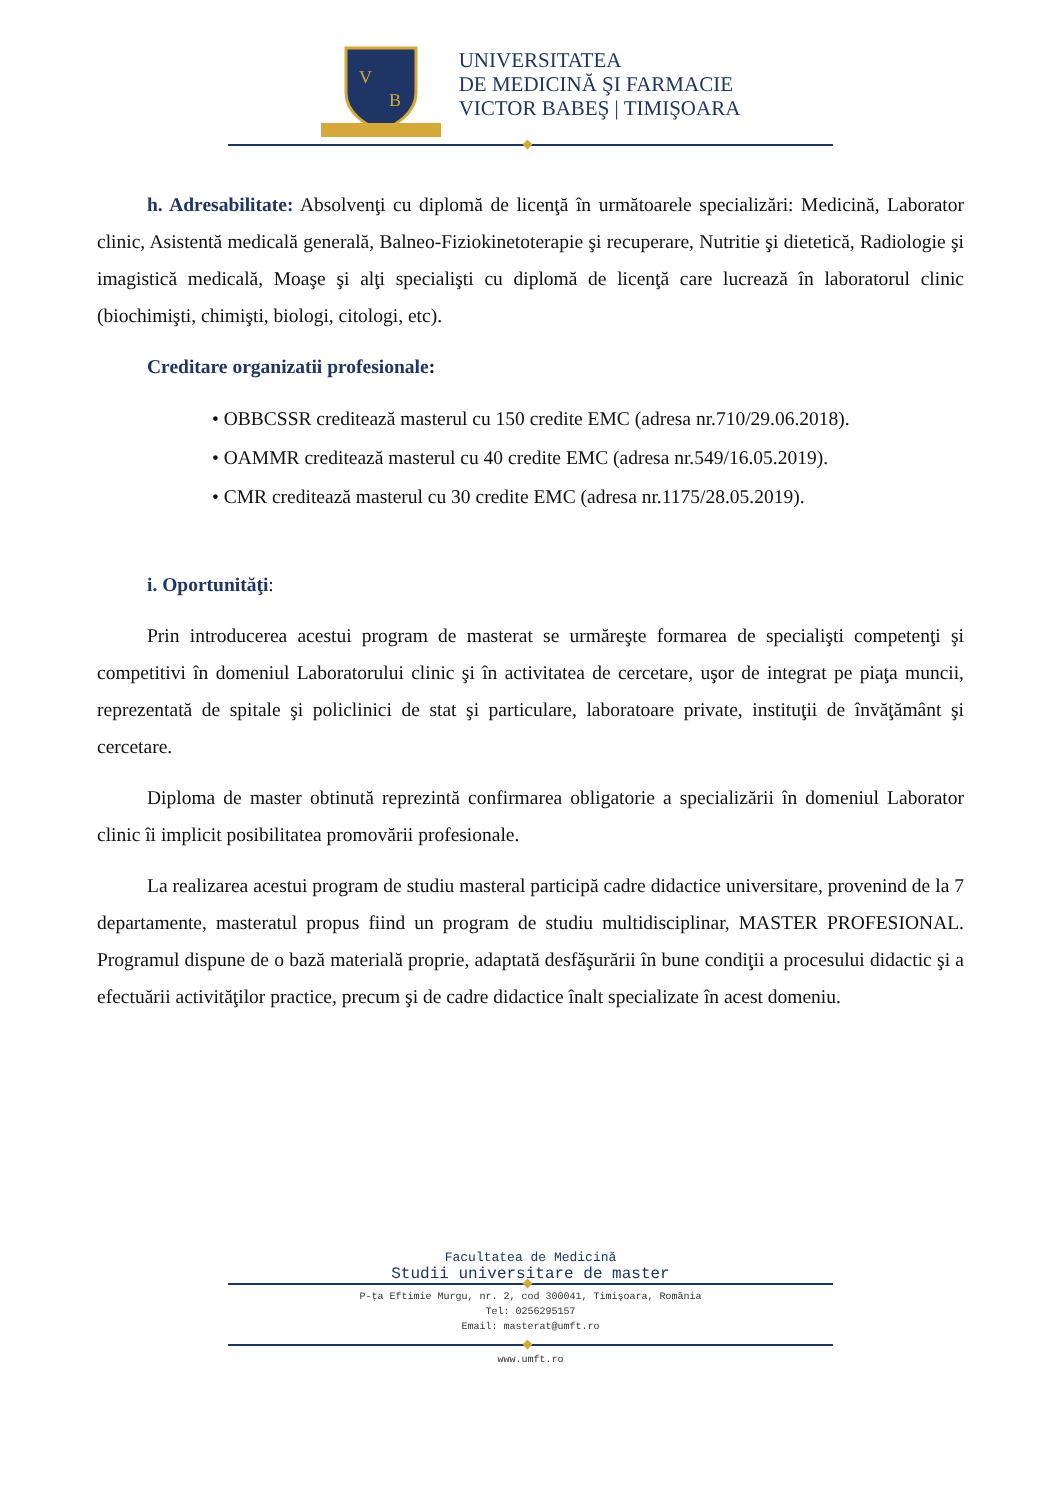V
B
UNIVERSITATEA
DE MEDICINĂ ŞI FARMACIE
VICTOR BABEŞ | TIMIŞOARA
h. Adresabilitate: Absolvenţi cu diplomă de licenţă în următoarele specializări: Medicină, Laborator clinic, Asistentă medicală generală, Balneo-Fiziokinetoterapie şi recuperare, Nutritie şi dietetică, Radiologie şi imagistică medicală, Moaşe şi alţi specialişti cu diplomă de licenţă care lucrează în laboratorul clinic (biochimişti, chimişti, biologi, citologi, etc).
Creditare organizatii profesionale:
• OBBCSSR creditează masterul cu 150 credite EMC (adresa nr.710/29.06.2018).
• OAMMR creditează masterul cu 40 credite EMC (adresa nr.549/16.05.2019).
• CMR creditează masterul cu 30 credite EMC (adresa nr.1175/28.05.2019).
i. Oportunităţi:
Prin introducerea acestui program de masterat se urmăreşte formarea de specialişti competenţi şi competitivi în domeniul Laboratorului clinic şi în activitatea de cercetare, uşor de integrat pe piaţa muncii, reprezentată de spitale şi policlinici de stat şi particulare, laboratoare private, instituţii de învăţământ şi cercetare.
Diploma de master obtinută reprezintă confirmarea obligatorie a specializării în domeniul Laborator clinic îi implicit posibilitatea promovării profesionale.
La realizarea acestui program de studiu masteral participă cadre didactice universitare, provenind de la 7 departamente, masteratul propus fiind un program de studiu multidisciplinar, MASTER PROFESIONAL. Programul dispune de o bază materială proprie, adaptată desfăşurării în bune condiţii a procesului didactic şi a efectuării activităţilor practice, precum şi de cadre didactice înalt specializate în acest domeniu.
Facultatea de Medicină
Studii universitare de master
P-ţa Eftimie Murgu, nr. 2, cod 300041, Timişoara, România
Tel: 0256295157
Email: masterat@umft.ro
www.umft.ro